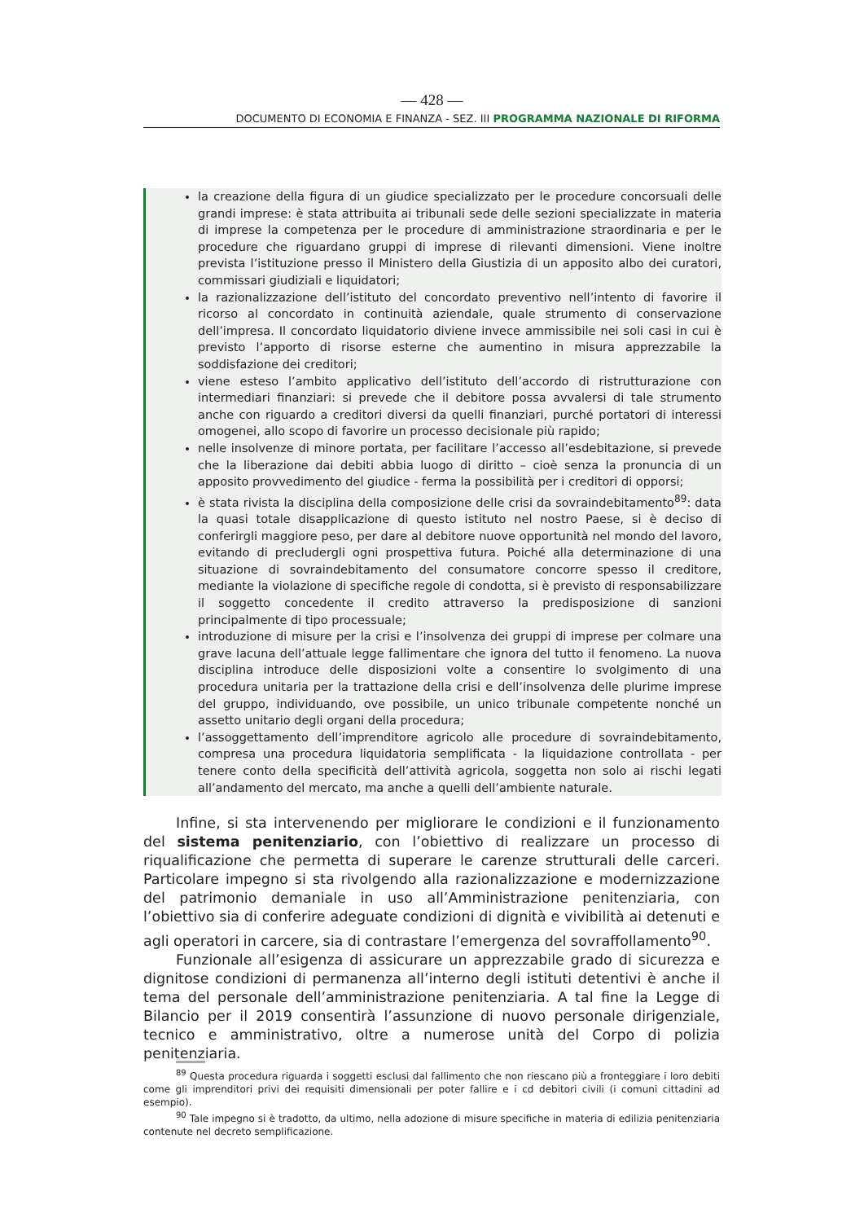— 428 —
DOCUMENTO DI ECONOMIA E FINANZA - SEZ. III PROGRAMMA NAZIONALE DI RIFORMA
la creazione della figura di un giudice specializzato per le procedure concorsuali delle grandi imprese: è stata attribuita ai tribunali sede delle sezioni specializzate in materia di imprese la competenza per le procedure di amministrazione straordinaria e per le procedure che riguardano gruppi di imprese di rilevanti dimensioni. Viene inoltre prevista l’istituzione presso il Ministero della Giustizia di un apposito albo dei curatori, commissari giudiziali e liquidatori;
la razionalizzazione dell’istituto del concordato preventivo nell’intento di favorire il ricorso al concordato in continuità aziendale, quale strumento di conservazione dell’impresa. Il concordato liquidatorio diviene invece ammissibile nei soli casi in cui è previsto l’apporto di risorse esterne che aumentino in misura apprezzabile la soddisfazione dei creditori;
viene esteso l’ambito applicativo dell’istituto dell’accordo di ristrutturazione con intermediari finanziari: si prevede che il debitore possa avvalersi di tale strumento anche con riguardo a creditori diversi da quelli finanziari, purché portatori di interessi omogenei, allo scopo di favorire un processo decisionale più rapido;
nelle insolvenze di minore portata, per facilitare l’accesso all’esdebitazione, si prevede che la liberazione dai debiti abbia luogo di diritto – cioè senza la pronuncia di un apposito provvedimento del giudice - ferma la possibilità per i creditori di opporsi;
è stata rivista la disciplina della composizione delle crisi da sovraindebitamento<sup>89</sup>: data la quasi totale disapplicazione di questo istituto nel nostro Paese, si è deciso di conferirgli maggiore peso, per dare al debitore nuove opportunità nel mondo del lavoro, evitando di precludergli ogni prospettiva futura. Poiché alla determinazione di una situazione di sovraindebitamento del consumatore concorre spesso il creditore, mediante la violazione di specifiche regole di condotta, si è previsto di responsabilizzare il soggetto concedente il credito attraverso la predisposizione di sanzioni principalmente di tipo processuale;
introduzione di misure per la crisi e l’insolvenza dei gruppi di imprese per colmare una grave lacuna dell’attuale legge fallimentare che ignora del tutto il fenomeno. La nuova disciplina introduce delle disposizioni volte a consentire lo svolgimento di una procedura unitaria per la trattazione della crisi e dell’insolvenza delle plurime imprese del gruppo, individuando, ove possibile, un unico tribunale competente nonché un assetto unitario degli organi della procedura;
l’assoggettamento dell’imprenditore agricolo alle procedure di sovraindebitamento, compresa una procedura liquidatoria semplificata - la liquidazione controllata - per tenere conto della specificità dell’attività agricola, soggetta non solo ai rischi legati all’andamento del mercato, ma anche a quelli dell’ambiente naturale.
Infine, si sta intervenendo per migliorare le condizioni e il funzionamento del sistema penitenziario, con l’obiettivo di realizzare un processo di riqualificazione che permetta di superare le carenze strutturali delle carceri. Particolare impegno si sta rivolgendo alla razionalizzazione e modernizzazione del patrimonio demaniale in uso all’Amministrazione penitenziaria, con l’obiettivo sia di conferire adeguate condizioni di dignità e vivibilità ai detenuti e agli operatori in carcere, sia di contrastare l’emergenza del sovraffollamento<sup>90</sup>.
Funzionale all’esigenza di assicurare un apprezzabile grado di sicurezza e dignitose condizioni di permanenza all’interno degli istituti detentivi è anche il tema del personale dell’amministrazione penitenziaria. A tal fine la Legge di Bilancio per il 2019 consentirà l’assunzione di nuovo personale dirigenziale, tecnico e amministrativo, oltre a numerose unità del Corpo di polizia penitenziaria.
<sup>89</sup> Questa procedura riguarda i soggetti esclusi dal fallimento che non riescano più a fronteggiare i loro debiti come gli imprenditori privi dei requisiti dimensionali per poter fallire e i cd debitori civili (i comuni cittadini ad esempio).
<sup>90</sup> Tale impegno si è tradotto, da ultimo, nella adozione di misure specifiche in materia di edilizia penitenziaria contenute nel decreto semplificazione.